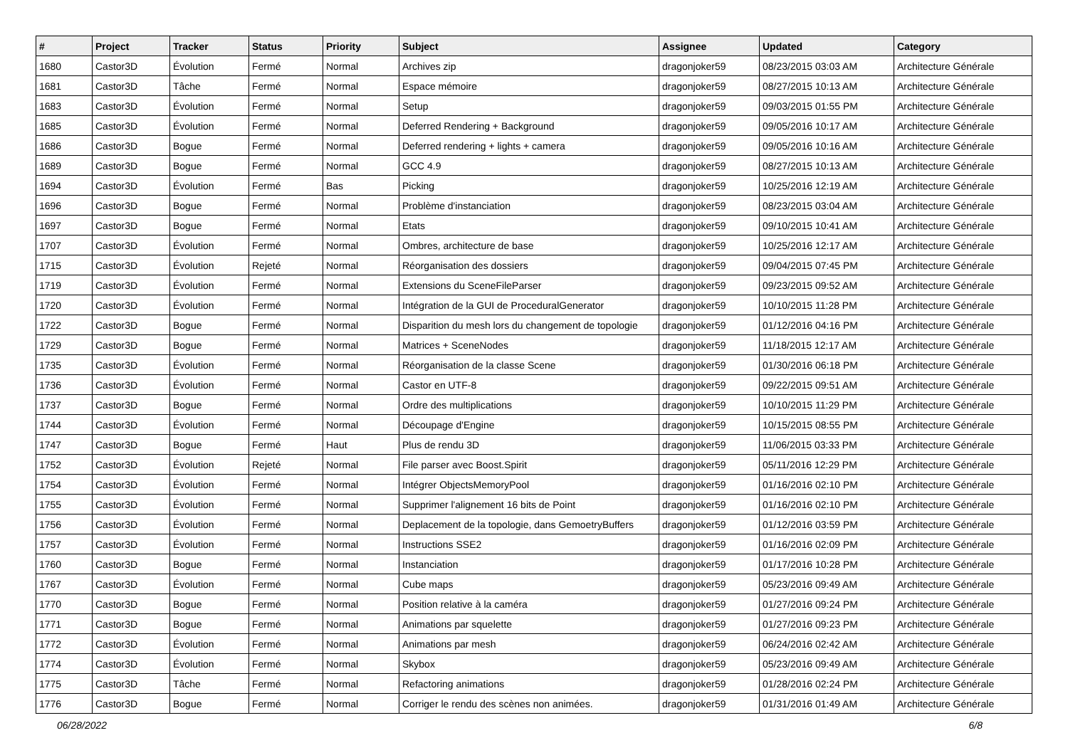| # | Project | Tracker | Status | Priority | Subject | Assignee | Updated | Category |
| --- | --- | --- | --- | --- | --- | --- | --- | --- |
| 1680 | Castor3D | Évolution | Fermé | Normal | Archives zip | dragonjoker59 | 08/23/2015 03:03 AM | Architecture Générale |
| 1681 | Castor3D | Tâche | Fermé | Normal | Espace mémoire | dragonjoker59 | 08/27/2015 10:13 AM | Architecture Générale |
| 1683 | Castor3D | Évolution | Fermé | Normal | Setup | dragonjoker59 | 09/03/2015 01:55 PM | Architecture Générale |
| 1685 | Castor3D | Évolution | Fermé | Normal | Deferred Rendering + Background | dragonjoker59 | 09/05/2016 10:17 AM | Architecture Générale |
| 1686 | Castor3D | Bogue | Fermé | Normal | Deferred rendering + lights + camera | dragonjoker59 | 09/05/2016 10:16 AM | Architecture Générale |
| 1689 | Castor3D | Bogue | Fermé | Normal | GCC 4.9 | dragonjoker59 | 08/27/2015 10:13 AM | Architecture Générale |
| 1694 | Castor3D | Évolution | Fermé | Bas | Picking | dragonjoker59 | 10/25/2016 12:19 AM | Architecture Générale |
| 1696 | Castor3D | Bogue | Fermé | Normal | Problème d'instanciation | dragonjoker59 | 08/23/2015 03:04 AM | Architecture Générale |
| 1697 | Castor3D | Bogue | Fermé | Normal | Etats | dragonjoker59 | 09/10/2015 10:41 AM | Architecture Générale |
| 1707 | Castor3D | Évolution | Fermé | Normal | Ombres, architecture de base | dragonjoker59 | 10/25/2016 12:17 AM | Architecture Générale |
| 1715 | Castor3D | Évolution | Rejeté | Normal | Réorganisation des dossiers | dragonjoker59 | 09/04/2015 07:45 PM | Architecture Générale |
| 1719 | Castor3D | Évolution | Fermé | Normal | Extensions du SceneFileParser | dragonjoker59 | 09/23/2015 09:52 AM | Architecture Générale |
| 1720 | Castor3D | Évolution | Fermé | Normal | Intégration de la GUI de ProceduralGenerator | dragonjoker59 | 10/10/2015 11:28 PM | Architecture Générale |
| 1722 | Castor3D | Bogue | Fermé | Normal | Disparition du mesh lors du changement de topologie | dragonjoker59 | 01/12/2016 04:16 PM | Architecture Générale |
| 1729 | Castor3D | Bogue | Fermé | Normal | Matrices + SceneNodes | dragonjoker59 | 11/18/2015 12:17 AM | Architecture Générale |
| 1735 | Castor3D | Évolution | Fermé | Normal | Réorganisation de la classe Scene | dragonjoker59 | 01/30/2016 06:18 PM | Architecture Générale |
| 1736 | Castor3D | Évolution | Fermé | Normal | Castor en UTF-8 | dragonjoker59 | 09/22/2015 09:51 AM | Architecture Générale |
| 1737 | Castor3D | Bogue | Fermé | Normal | Ordre des multiplications | dragonjoker59 | 10/10/2015 11:29 PM | Architecture Générale |
| 1744 | Castor3D | Évolution | Fermé | Normal | Découpage d'Engine | dragonjoker59 | 10/15/2015 08:55 PM | Architecture Générale |
| 1747 | Castor3D | Bogue | Fermé | Haut | Plus de rendu 3D | dragonjoker59 | 11/06/2015 03:33 PM | Architecture Générale |
| 1752 | Castor3D | Évolution | Rejeté | Normal | File parser avec Boost.Spirit | dragonjoker59 | 05/11/2016 12:29 PM | Architecture Générale |
| 1754 | Castor3D | Évolution | Fermé | Normal | Intégrer ObjectsMemoryPool | dragonjoker59 | 01/16/2016 02:10 PM | Architecture Générale |
| 1755 | Castor3D | Évolution | Fermé | Normal | Supprimer l'alignement 16 bits de Point | dragonjoker59 | 01/16/2016 02:10 PM | Architecture Générale |
| 1756 | Castor3D | Évolution | Fermé | Normal | Deplacement de la topologie, dans GemoetryBuffers | dragonjoker59 | 01/12/2016 03:59 PM | Architecture Générale |
| 1757 | Castor3D | Évolution | Fermé | Normal | Instructions SSE2 | dragonjoker59 | 01/16/2016 02:09 PM | Architecture Générale |
| 1760 | Castor3D | Bogue | Fermé | Normal | Instanciation | dragonjoker59 | 01/17/2016 10:28 PM | Architecture Générale |
| 1767 | Castor3D | Évolution | Fermé | Normal | Cube maps | dragonjoker59 | 05/23/2016 09:49 AM | Architecture Générale |
| 1770 | Castor3D | Bogue | Fermé | Normal | Position relative à la caméra | dragonjoker59 | 01/27/2016 09:24 PM | Architecture Générale |
| 1771 | Castor3D | Bogue | Fermé | Normal | Animations par squelette | dragonjoker59 | 01/27/2016 09:23 PM | Architecture Générale |
| 1772 | Castor3D | Évolution | Fermé | Normal | Animations par mesh | dragonjoker59 | 06/24/2016 02:42 AM | Architecture Générale |
| 1774 | Castor3D | Évolution | Fermé | Normal | Skybox | dragonjoker59 | 05/23/2016 09:49 AM | Architecture Générale |
| 1775 | Castor3D | Tâche | Fermé | Normal | Refactoring animations | dragonjoker59 | 01/28/2016 02:24 PM | Architecture Générale |
| 1776 | Castor3D | Bogue | Fermé | Normal | Corriger le rendu des scènes non animées. | dragonjoker59 | 01/31/2016 01:49 AM | Architecture Générale |
06/28/2022 6/8